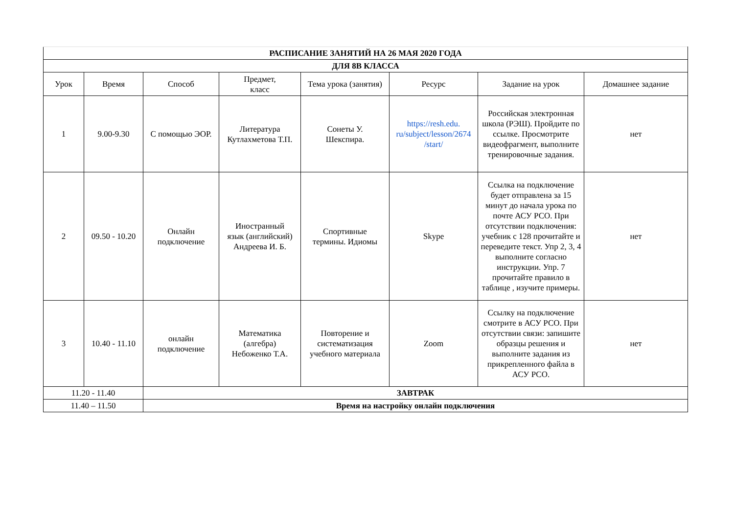| РАСПИСАНИЕ ЗАНЯТИЙ НА 26 МАЯ 2020 ГОДА | | | | | | | |
| ДЛЯ 8В КЛАССА | | | | | | | |
| Урок | Время | Способ | Предмет, класс | Тема урока (занятия) | Ресурс | Задание на урок | Домашнее задание |
| 1 | 9.00-9.30 | С помощью ЭОР. | Литература Кутлахметова Т.П. | Сонеты У. Шекспира. | https://resh.edu. ru/subject/lesson/2674 /start/ | Российская электронная школа (РЭШ). Пройдите по ссылке. Просмотрите видеофрагмент, выполните тренировочные задания. | нет |
| 2 | 09.50 - 10.20 | Онлайн подключение | Иностранный язык (английский) Андреева И. Б. | Спортивные термины. Идиомы | Skype | Ссылка на подключение будет отправлена за 15 минут до начала урока по почте АСУ РСО. При отсутствии подключения: учебник с 128 прочитайте и переведите текст. Упр 2, 3, 4 выполните согласно инструкции. Упр. 7 прочитайте правило в таблице , изучите примеры. | нет |
| 3 | 10.40 - 11.10 | онлайн подключение | Математика (алгебра) Небоженко Т.А. | Повторение и систематизация учебного материала | Zoom | Ссылку на подключение смотрите в АСУ РСО. При отсутствии связи: запишите образцы решения и выполните задания из прикрепленного файла в АСУ РСО. | нет |
| 11.20 - 11.40 | | ЗАВТРАК | | | | | |
| 11.40 – 11.50 | | Время на настройку онлайн подключения | | | | | |